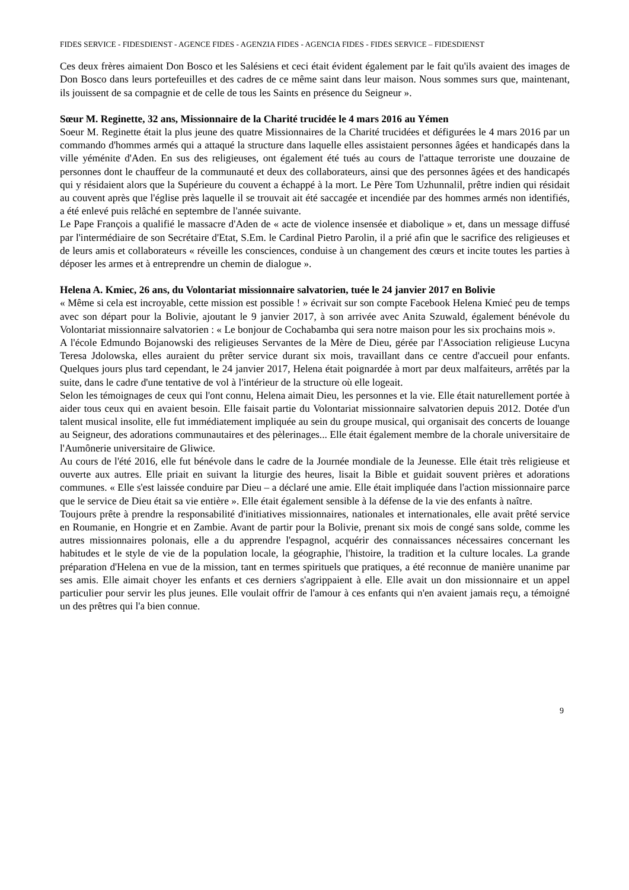FIDES SERVICE - FIDESDIENST - AGENCE FIDES - AGENZIA FIDES - AGENCIA FIDES - FIDES SERVICE – FIDESDIENST
Ces deux frères aimaient Don Bosco et les Salésiens et ceci était évident également par le fait qu'ils avaient des images de Don Bosco dans leurs portefeuilles et des cadres de ce même saint dans leur maison. Nous sommes surs que, maintenant, ils jouissent de sa compagnie et de celle de tous les Saints en présence du Seigneur ».
Sœur M. Reginette, 32 ans, Missionnaire de la Charité trucidée le 4 mars 2016 au Yémen
Soeur M. Reginette était la plus jeune des quatre Missionnaires de la Charité trucidées et défigurées le 4 mars 2016 par un commando d'hommes armés qui a attaqué la structure dans laquelle elles assistaient personnes âgées et handicapés dans la ville yéménite d'Aden. En sus des religieuses, ont également été tués au cours de l'attaque terroriste une douzaine de personnes dont le chauffeur de la communauté et deux des collaborateurs, ainsi que des personnes âgées et des handicapés qui y résidaient alors que la Supérieure du couvent a échappé à la mort. Le Père Tom Uzhunnalil, prêtre indien qui résidait au couvent après que l'église près laquelle il se trouvait ait été saccagée et incendiée par des hommes armés non identifiés, a été enlevé puis relâché en septembre de l'année suivante.
Le Pape François a qualifié le massacre d'Aden de « acte de violence insensée et diabolique » et, dans un message diffusé par l'intermédiaire de son Secrétaire d'Etat, S.Em. le Cardinal Pietro Parolin, il a prié afin que le sacrifice des religieuses et de leurs amis et collaborateurs « réveille les consciences, conduise à un changement des cœurs et incite toutes les parties à déposer les armes et à entreprendre un chemin de dialogue ».
Helena A. Kmiec, 26 ans, du Volontariat missionnaire salvatorien, tuée le 24 janvier 2017 en Bolivie
« Même si cela est incroyable, cette mission est possible ! » écrivait sur son compte Facebook Helena Kmieć peu de temps avec son départ pour la Bolivie, ajoutant le 9 janvier 2017, à son arrivée avec Anita Szuwald, également bénévole du Volontariat missionnaire salvatorien : « Le bonjour de Cochabamba qui sera notre maison pour les six prochains mois ».
A l'école Edmundo Bojanowski des religieuses Servantes de la Mère de Dieu, gérée par l'Association religieuse Lucyna Teresa Jdolowska, elles auraient du prêter service durant six mois, travaillant dans ce centre d'accueil pour enfants. Quelques jours plus tard cependant, le 24 janvier 2017, Helena était poignardée à mort par deux malfaiteurs, arrêtés par la suite, dans le cadre d'une tentative de vol à l'intérieur de la structure où elle logeait.
Selon les témoignages de ceux qui l'ont connu, Helena aimait Dieu, les personnes et la vie. Elle était naturellement portée à aider tous ceux qui en avaient besoin. Elle faisait partie du Volontariat missionnaire salvatorien depuis 2012. Dotée d'un talent musical insolite, elle fut immédiatement impliquée au sein du groupe musical, qui organisait des concerts de louange au Seigneur, des adorations communautaires et des pèlerinages... Elle était également membre de la chorale universitaire de l'Aumônerie universitaire de Gliwice.
Au cours de l'été 2016, elle fut bénévole dans le cadre de la Journée mondiale de la Jeunesse. Elle était très religieuse et ouverte aux autres. Elle priait en suivant la liturgie des heures, lisait la Bible et guidait souvent prières et adorations communes. « Elle s'est laissée conduire par Dieu – a déclaré une amie. Elle était impliquée dans l'action missionnaire parce que le service de Dieu était sa vie entière ». Elle était également sensible à la défense de la vie des enfants à naître.
Toujours prête à prendre la responsabilité d'initiatives missionnaires, nationales et internationales, elle avait prêté service en Roumanie, en Hongrie et en Zambie. Avant de partir pour la Bolivie, prenant six mois de congé sans solde, comme les autres missionnaires polonais, elle a du apprendre l'espagnol, acquérir des connaissances nécessaires concernant les habitudes et le style de vie de la population locale, la géographie, l'histoire, la tradition et la culture locales. La grande préparation d'Helena en vue de la mission, tant en termes spirituels que pratiques, a été reconnue de manière unanime par ses amis. Elle aimait choyer les enfants et ces derniers s'agrippaient à elle. Elle avait un don missionnaire et un appel particulier pour servir les plus jeunes. Elle voulait offrir de l'amour à ces enfants qui n'en avaient jamais reçu, a témoigné un des prêtres qui l'a bien connue.
9